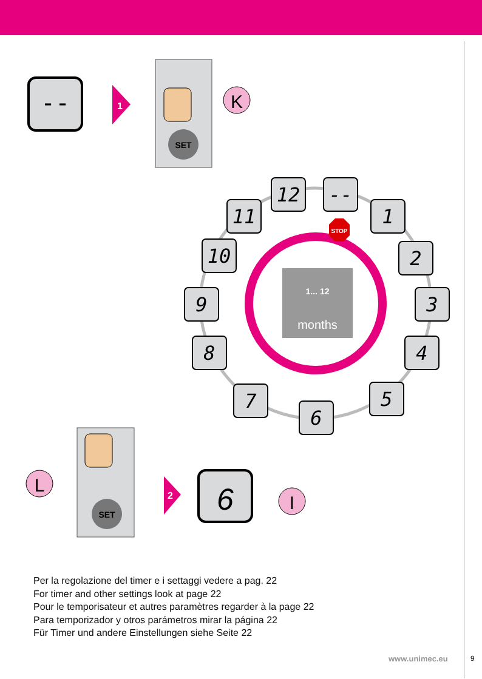--
1
SET
K
months
1... 12
STOP
12
--
1
2
3
4
5
6
7
8
9
10
11
SET
L
2
6
I
Per la regolazione del timer e i settaggi vedere a pag. 22
For timer and other settings look at page 22
Pour le temporisateur et autres paramètres regarder à la page 22
Para temporizador y otros parámetros mirar la página 22
Für Timer und andere Einstellungen siehe Seite 22
www.unimec.eu 9